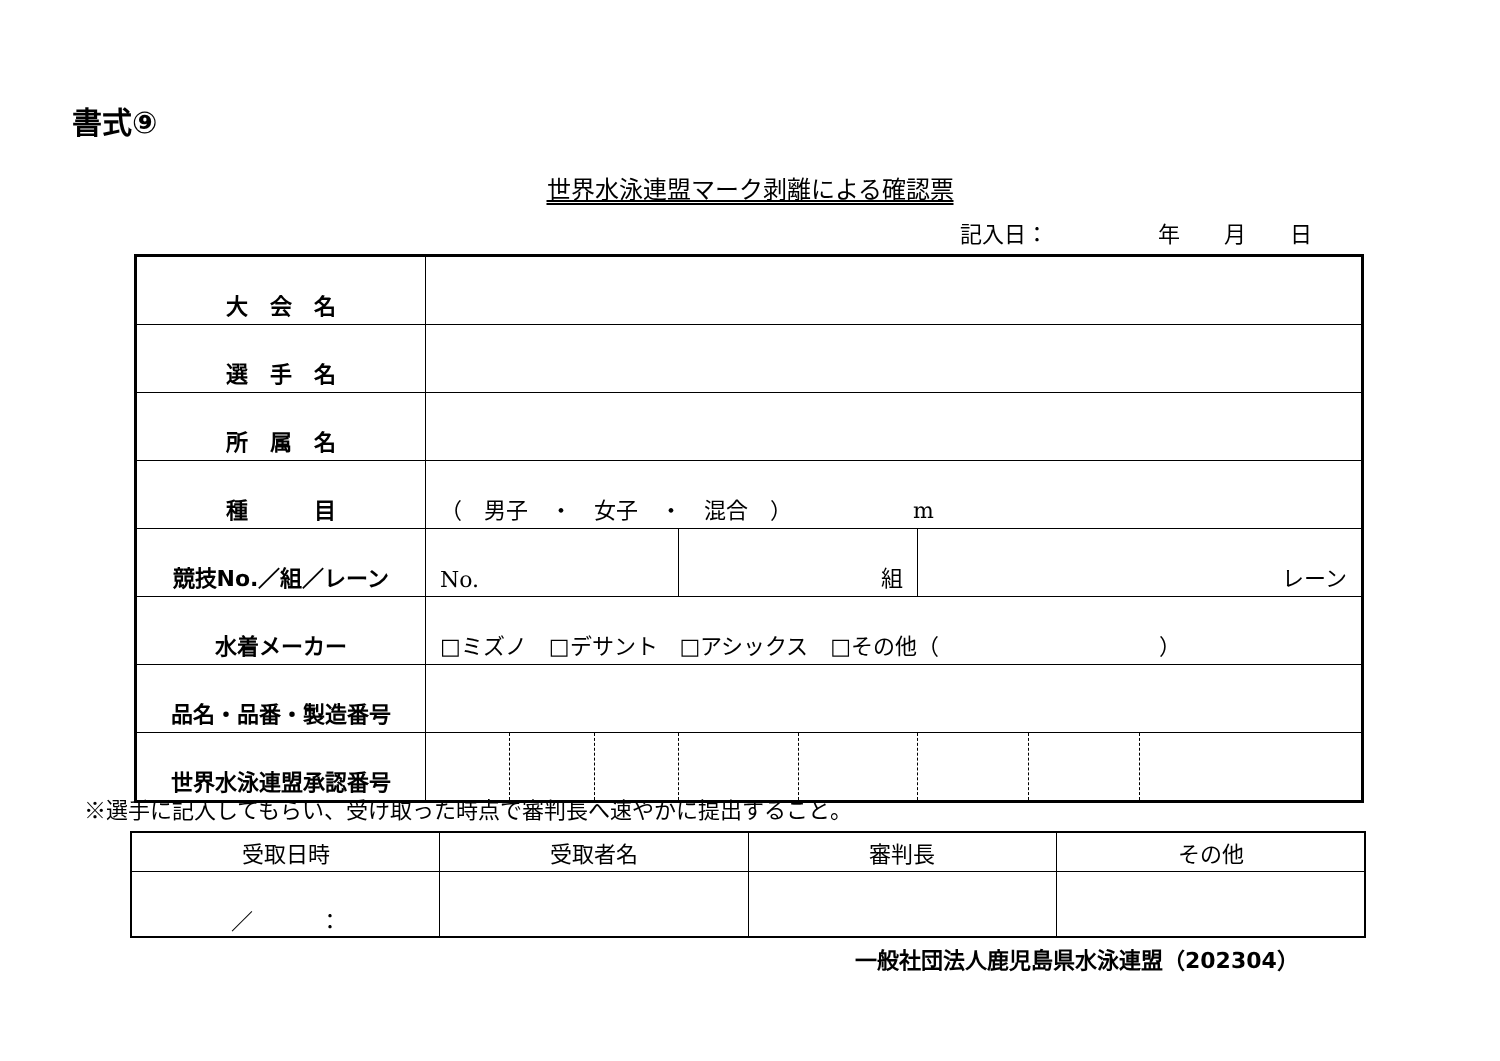書式⑨
世界水泳連盟マーク剥離による確認票
記入日：　　　　　年　　月　　日
| 大 会 名 | | | | | | | | |
| 選 手 名 | | | | | | | | |
| 所 属 名 | | | | | | | | |
| 種 目 | （ 男子 ・ 女子 ・ 混合 ） m | | | | | | | |
| 競技No.／組／レーン | No. | | | 組 | | レーン | | |
| 水着メーカー | □ミズノ □デサント □アシックス □その他（ ） | | | | | | | |
| 品名・品番・製造番号 | | | | | | | | |
| 世界水泳連盟承認番号 | | | | | | | | |
※選手に記入してもらい、受け取った時点で審判長へ速やかに提出すること。
| 受取日時 | 受取者名 | 審判長 | その他 |
| ／ ： | | | |
一般社団法人鹿児島県水泳連盟（202304）